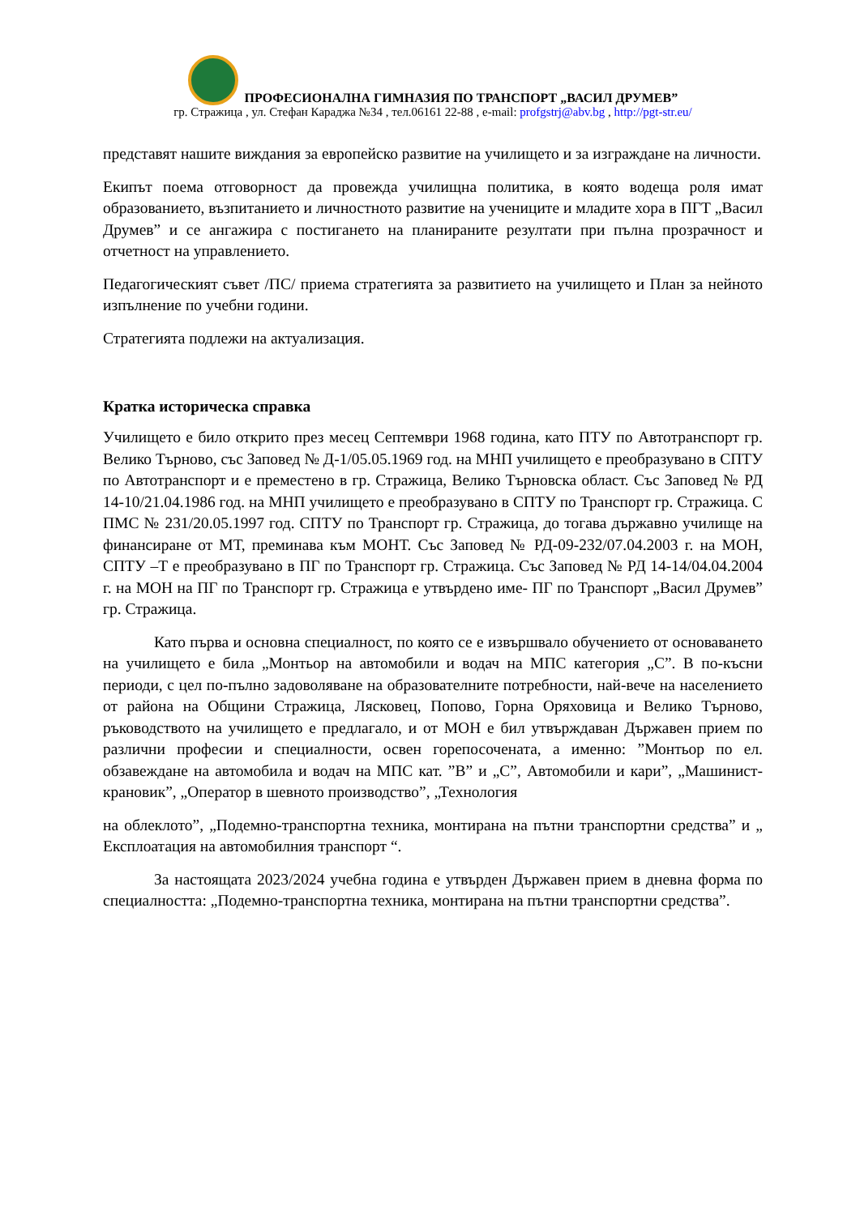ПРОФЕСИОНАЛНА ГИМНАЗИЯ ПО ТРАНСПОРТ „ВАСИЛ ДРУМЕВ”
гр. Стражица , ул. Стефан Караджа №34 , тел.06161 22-88 , e-mail: profgstrj@abv.bg , http://pgt-str.eu/
представят нашите виждания за европейско развитие на училището и за изграждане на личности.
Екипът поема отговорност да провежда училищна политика, в която водеща роля имат образованието, възпитанието и личностното развитие на учениците и младите хора в ПГТ „Васил Друмев” и се ангажира с постигането на планираните резултати при пълна прозрачност и отчетност на управлението.
Педагогическият съвет /ПС/ приема стратегията за развитието на училището и План за нейното изпълнение по учебни години.
Стратегията подлежи на актуализация.
Кратка историческа справка
Училището е било открито през месец Септември 1968 година, като ПТУ по Автотранспорт гр. Велико Търново, със Заповед № Д-1/05.05.1969 год. на МНП училището е преобразувано в СПТУ по Автотранспорт и е преместено в гр. Стражица, Велико Търновска област. Със Заповед № РД 14-10/21.04.1986 год. на МНП училището е преобразувано в СПТУ по Транспорт гр. Стражица. С ПМС № 231/20.05.1997 год. СПТУ по Транспорт гр. Стражица, до тогава държавно училище на финансиране от МТ, преминава към МОНТ. Със Заповед № РД-09-232/07.04.2003 г. на МОН, СПТУ –Т е преобразувано в ПГ по Транспорт гр. Стражица. Със Заповед № РД 14-14/04.04.2004 г. на МОН на ПГ по Транспорт гр. Стражица е утвърдено име- ПГ по Транспорт „Васил Друмев” гр. Стражица.
Като първа и основна специалност, по която се е извършвало обучението от основаването на училището е била „Монтьор на автомобили и водач на МПС категория „С”. В по-късни периоди, с цел по-пълно задоволяване на образователните потребности, най-вече на населението от района на Общини Стражица, Лясковец, Попово, Горна Оряховица и Велико Търново, ръководството на училището е предлагало, и от МОН е бил утвърждаван Държавен прием по различни професии и специалности, освен горепосочената, а именно: ”Монтьор по ел. обзавеждане на автомобила и водач на МПС кат. ”В” и „С”, Автомобили и кари”, „Машинист-крановик”, „Оператор в шевното производство”, „Технология
на облеклото”, „Подемно-транспортна техника, монтирана на пътни транспортни средства” и „ Експлоатация на автомобилния транспорт “.
За настоящата 2023/2024 учебна година е утвърден Държавен прием в дневна форма по специалността: „Подемно-транспортна техника, монтирана на пътни транспортни средства”.